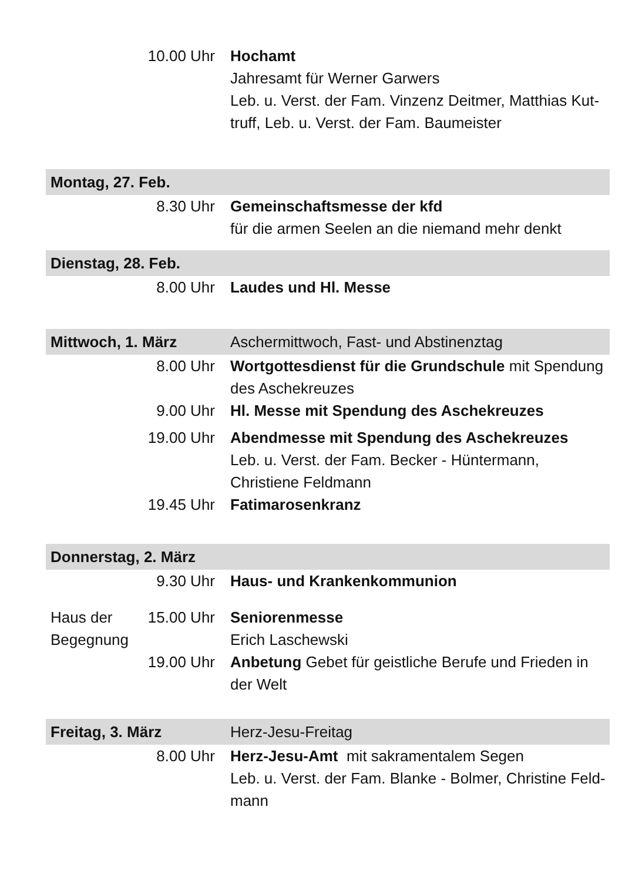| | 10.00 Uhr | Hochamt Jahresamt für Werner Garwers Leb. u. Verst. der Fam. Vinzenz Deitmer, Matthias Kut- truff, Leb. u. Verst. der Fam. Baumeister |
| Montag, 27. Feb. | | |
| | 8.30 Uhr | Gemeinschaftsmesse der kfd für die armen Seelen an die niemand mehr denkt |
| Dienstag, 28. Feb. | | |
| | 8.00 Uhr | Laudes und Hl. Messe |
| Mittwoch, 1. März | | Aschermittwoch, Fast- und Abstinenztag |
| | 8.00 Uhr | Wortgottesdienst für die Grundschule mit Spendung des Aschekreuzes |
| | 9.00 Uhr | Hl. Messe mit Spendung des Aschekreuzes |
| | 19.00 Uhr | Abendmesse mit Spendung des Aschekreuzes Leb. u. Verst. der Fam. Becker - Hüntermann, Christiene Feldmann |
| | 19.45 Uhr | Fatimarosenkranz |
| Donnerstag, 2. März | | |
| | 9.30 Uhr | Haus- und Krankenkommunion |
| Haus der Begegnung | 15.00 Uhr | Seniorenmesse Erich Laschewski |
| | 19.00 Uhr | Anbetung Gebet für geistliche Berufe und Frieden in der Welt |
| Freitag, 3. März | | Herz-Jesu-Freitag |
| | 8.00 Uhr | Herz-Jesu-Amt mit sakramentalem Segen Leb. u. Verst. der Fam. Blanke - Bolmer, Christine Feld- mann |